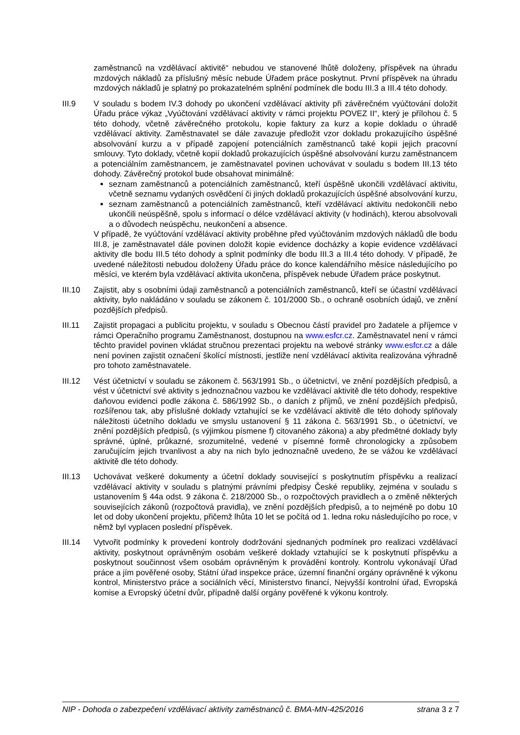zaměstnanců na vzdělávací aktivitě“ nebudou ve stanovené lhůtě doloženy, příspěvek na úhradu mzdových nákladů za příslušný měsíc nebude Úřadem práce poskytnut. První příspěvek na úhradu mzdových nákladů je splatný po prokazatelném splnění podmínek dle bodu III.3 a III.4 této dohody.
III.9 V souladu s bodem IV.3 dohody po ukončení vzdělávací aktivity při závěrečném vyúčtování doložit Úřadu práce výkaz „Vyúčtování vzdělávací aktivity v rámci projektu POVEZ II“, který je přílohou č. 5 této dohody, včetně závěrečného protokolu, kopie faktury za kurz a kopie dokladu o úhradě vzdělávací aktivity. Zaměstnavatel se dále zavazuje předložit vzor dokladu prokazujícího úspěšné absolvování kurzu a v případě zapojení potenciálních zaměstnanců také kopii jejich pracovní smlouvy. Tyto doklady, včetně kopií dokladů prokazujících úspěšné absolvování kurzu zaměstnancem a potenciálním zaměstnancem, je zaměstnavatel povinen uchovávat v souladu s bodem III.13 této dohody. Závěrečný protokol bude obsahovat minimálně:
seznam zaměstnanců a potenciálních zaměstnanců, kteří úspěšně ukončili vzdělávací aktivitu, včetně seznamu vydaných osvědčení či jiných dokladů prokazujících úspěšné absolvování kurzu,
seznam zaměstnanců a potenciálních zaměstnanců, kteří vzdělávací aktivitu nedokončili nebo ukončili neúspěšně, spolu s informací o délce vzdělávací aktivity (v hodinách), kterou absolvovali a o důvodech neúspěchu, neukončení a absence.
V případě, že vyúčtování vzdělávací aktivity proběhne před vyúčtováním mzdových nákladů dle bodu III.8, je zaměstnavatel dále povinen doložit kopie evidence docházky a kopie evidence vzdělávací aktivity dle bodu III.5 této dohody a splnit podmínky dle bodu III.3 a III.4 této dohody. V případě, že uvedené náležitosti nebudou doloženy Úřadu práce do konce kalendářního měsíce následujícího po měsíci, ve kterém byla vzdělávací aktivita ukončena, příspěvek nebude Úřadem práce poskytnut.
III.10 Zajistit, aby s osobními údaji zaměstnanců a potenciálních zaměstnanců, kteří se účastní vzdělávací aktivity, bylo nakládáno v souladu se zákonem č. 101/2000 Sb., o ochraně osobních údajů, ve znění pozdějších předpisů.
III.11 Zajistit propagaci a publicitu projektu, v souladu s Obecnou částí pravidel pro žadatele a příjemce v rámci Operačního programu Zaměstnanost, dostupnou na www.esfcr.cz. Zaměstnavatel není v rámci těchto pravidel povinen vkládat stručnou prezentaci projektu na webové stránky www.esfcr.cz a dále není povinen zajistit označení školící místnosti, jestliže není vzdělávací aktivita realizována výhradně pro tohoto zaměstnavatele.
III.12 Vést účetnictví v souladu se zákonem č. 563/1991 Sb., o účetnictví, ve znění pozdějších předpisů, a vést v účetnictví své aktivity s jednoznačnou vazbou ke vzdělávací aktivitě dle této dohody, respektive daňovou evidenci podle zákona č. 586/1992 Sb., o daních z příjmů, ve znění pozdějších předpisů, rozšířenou tak, aby příslušné doklady vztahující se ke vzdělávací aktivitě dle této dohody splňovaly náležitosti účetního dokladu ve smyslu ustanovení § 11 zákona č. 563/1991 Sb., o účetnictví, ve znění pozdějších předpisů, (s výjimkou písmene f) citovaného zákona) a aby předmětné doklady byly správné, úplné, průkazné, srozumitelné, vedené v písemné formě chronologicky a způsobem zaručujícím jejich trvanlivost a aby na nich bylo jednoznačně uvedeno, že se vážou ke vzdělávací aktivitě dle této dohody.
III.13 Uchovávat veškeré dokumenty a účetní doklady související s poskytnutím příspěvku a realizací vzdělávací aktivity v souladu s platnými právními předpisy České republiky, zejména v souladu s ustanovením § 44a odst. 9 zákona č. 218/2000 Sb., o rozpočtových pravidlech a o změně některých souvisejících zákonů (rozpočtová pravidla), ve znění pozdějších předpisů, a to nejméně po dobu 10 let od doby ukončení projektu, přičemž lhůta 10 let se počítá od 1. ledna roku následujícího po roce, v němž byl vyplacen poslední příspěvek.
III.14 Vytvořit podmínky k provedení kontroly dodržování sjednaných podmínek pro realizaci vzdělávací aktivity, poskytnout oprávněným osobám veškeré doklady vztahující se k poskytnutí příspěvku a poskytnout součinnost všem osobám oprávněným k provádění kontroly. Kontrolu vykonávají Úřad práce a jím pověřené osoby, Státní úřad inspekce práce, územní finanční orgány oprávněné k výkonu kontrol, Ministerstvo práce a sociálních věcí, Ministerstvo financí, Nejvyšší kontrolní úřad, Evropská komise a Evropský účetní dvůr, případně další orgány pověřené k výkonu kontroly.
NIP - Dohoda o zabezpečení vzdělávací aktivity zaměstnanců č. BMA-MN-425/2016 strana 3 z 7